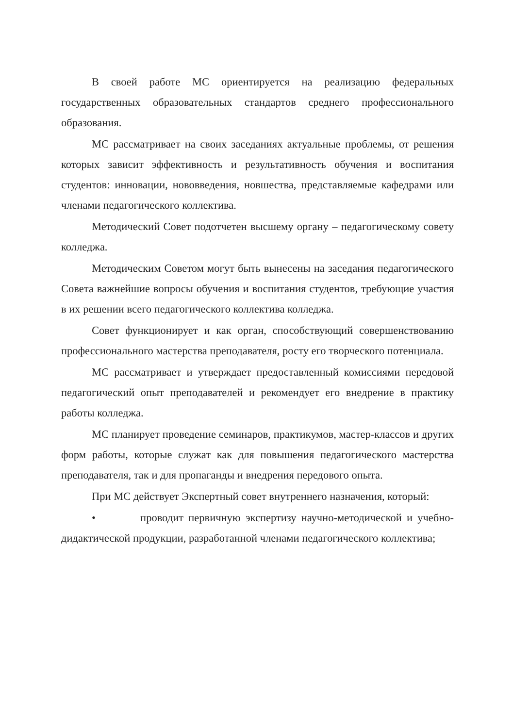В своей работе МС ориентируется на реализацию федеральных государственных образовательных стандартов среднего профессионального образования.
МС рассматривает на своих заседаниях актуальные проблемы, от решения которых зависит эффективность и результативность обучения и воспитания студентов: инновации, нововведения, новшества, представляемые кафедрами или членами педагогического коллектива.
Методический Совет подотчетен высшему органу – педагогическому совету колледжа.
Методическим Советом могут быть вынесены на заседания педагогического Совета важнейшие вопросы обучения и воспитания студентов, требующие участия в их решении всего педагогического коллектива колледжа.
Совет функционирует и как орган, способствующий совершенствованию профессионального мастерства преподавателя, росту его творческого потенциала.
МС рассматривает и утверждает предоставленный комиссиями передовой педагогический опыт преподавателей и рекомендует его внедрение в практику работы колледжа.
МС планирует проведение семинаров, практикумов, мастер-классов и других форм работы, которые служат как для повышения педагогического мастерства преподавателя, так и для пропаганды и внедрения передового опыта.
При МС действует Экспертный совет внутреннего назначения, который:
• проводит первичную экспертизу научно-методической и учебно-дидактической продукции, разработанной членами педагогического коллектива;